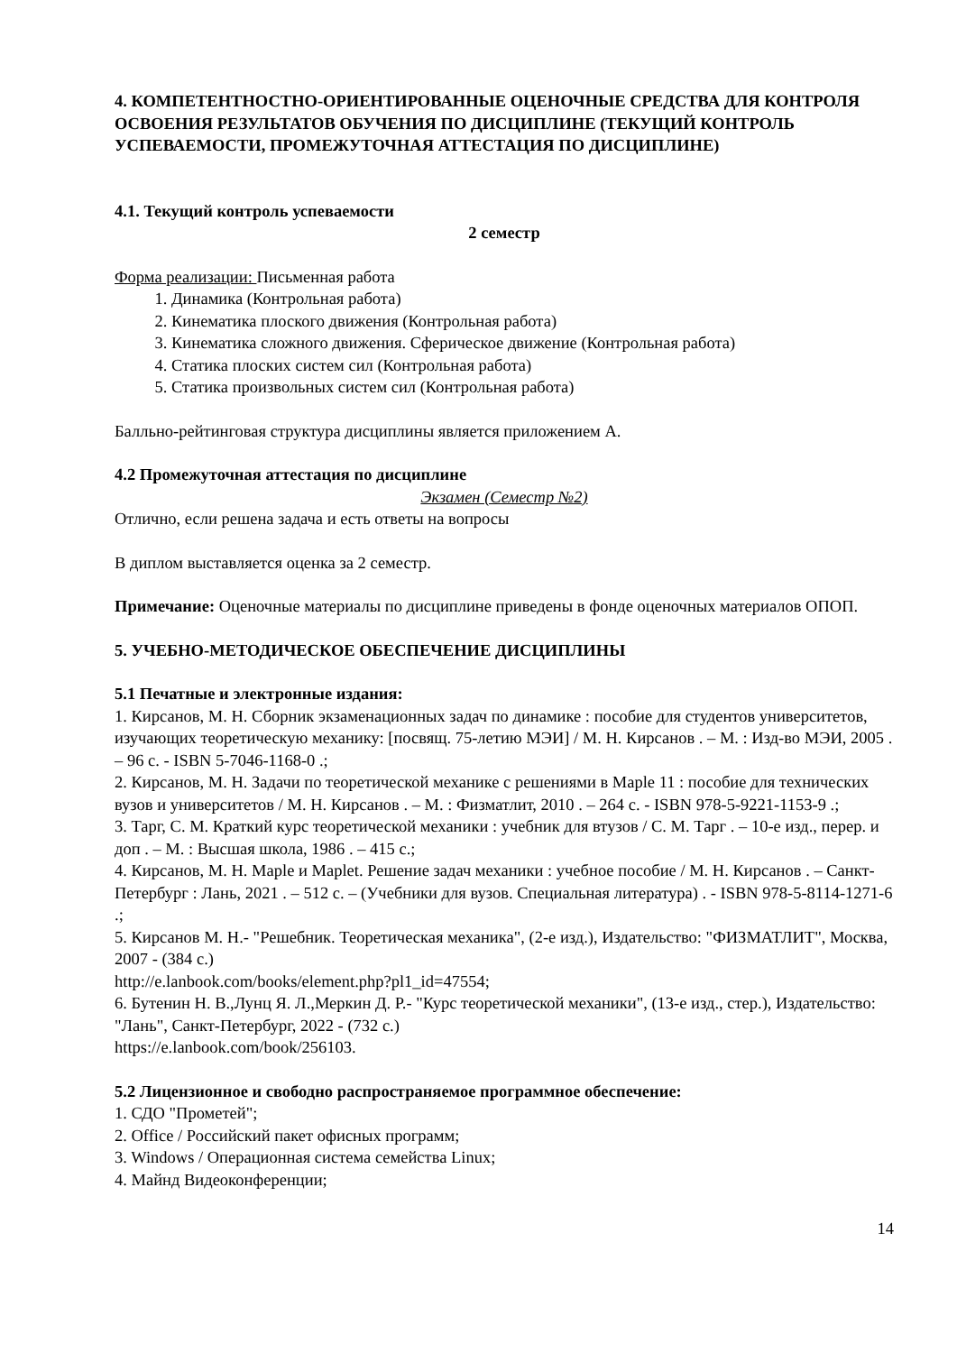4. КОМПЕТЕНТНОСТНО-ОРИЕНТИРОВАННЫЕ ОЦЕНОЧНЫЕ СРЕДСТВА ДЛЯ КОНТРОЛЯ ОСВОЕНИЯ РЕЗУЛЬТАТОВ ОБУЧЕНИЯ ПО ДИСЦИПЛИНЕ (ТЕКУЩИЙ КОНТРОЛЬ УСПЕВАЕМОСТИ, ПРОМЕЖУТОЧНАЯ АТТЕСТАЦИЯ ПО ДИСЦИПЛИНЕ)
4.1. Текущий контроль успеваемости
2 семестр
Форма реализации: Письменная работа
1. Динамика (Контрольная работа)
2. Кинематика плоского движения (Контрольная работа)
3. Кинематика сложного движения. Сферическое движение (Контрольная работа)
4. Статика плоских систем сил (Контрольная работа)
5. Статика произвольных систем сил (Контрольная работа)
Балльно-рейтинговая структура дисциплины является приложением А.
4.2 Промежуточная аттестация по дисциплине
Экзамен (Семестр №2)
Отлично, если решена задача и есть ответы на вопросы
В диплом выставляется оценка за 2 семестр.
Примечание: Оценочные материалы по дисциплине приведены в фонде оценочных материалов ОПОП.
5. УЧЕБНО-МЕТОДИЧЕСКОЕ ОБЕСПЕЧЕНИЕ ДИСЦИПЛИНЫ
5.1 Печатные и электронные издания:
1. Кирсанов, М. Н. Сборник экзаменационных задач по динамике : пособие для студентов университетов, изучающих теоретическую механику: [посвящ. 75-летию МЭИ] / М. Н. Кирсанов . – М. : Изд-во МЭИ, 2005 . – 96 с. - ISBN 5-7046-1168-0 .;
2. Кирсанов, М. Н. Задачи по теоретической механике с решениями в Maple 11 : пособие для технических вузов и университетов / М. Н. Кирсанов . – М. : Физматлит, 2010 . – 264 с. - ISBN 978-5-9221-1153-9 .;
3. Тарг, С. М. Краткий курс теоретической механики : учебник для втузов / С. М. Тарг . – 10-е изд., перер. и доп . – М. : Высшая школа, 1986 . – 415 с.;
4. Кирсанов, М. Н. Maple и Maplet. Решение задач механики : учебное пособие / М. Н. Кирсанов . – Санкт-Петербург : Лань, 2021 . – 512 с. – (Учебники для вузов. Специальная литература) . - ISBN 978-5-8114-1271-6 .;
5. Кирсанов М. Н.- "Решебник. Теоретическая механика", (2-е изд.), Издательство: "ФИЗМАТЛИТ", Москва, 2007 - (384 с.)
http://e.lanbook.com/books/element.php?pl1_id=47554;
6. Бутенин Н. В.,Лунц Я. Л.,Меркин Д. Р.- "Курс теоретической механики", (13-е изд., стер.), Издательство: "Лань", Санкт-Петербург, 2022 - (732 с.)
https://e.lanbook.com/book/256103.
5.2 Лицензионное и свободно распространяемое программное обеспечение:
1. СДО "Прометей";
2. Office / Российский пакет офисных программ;
3. Windows / Операционная система семейства Linux;
4. Майнд Видеоконференции;
14